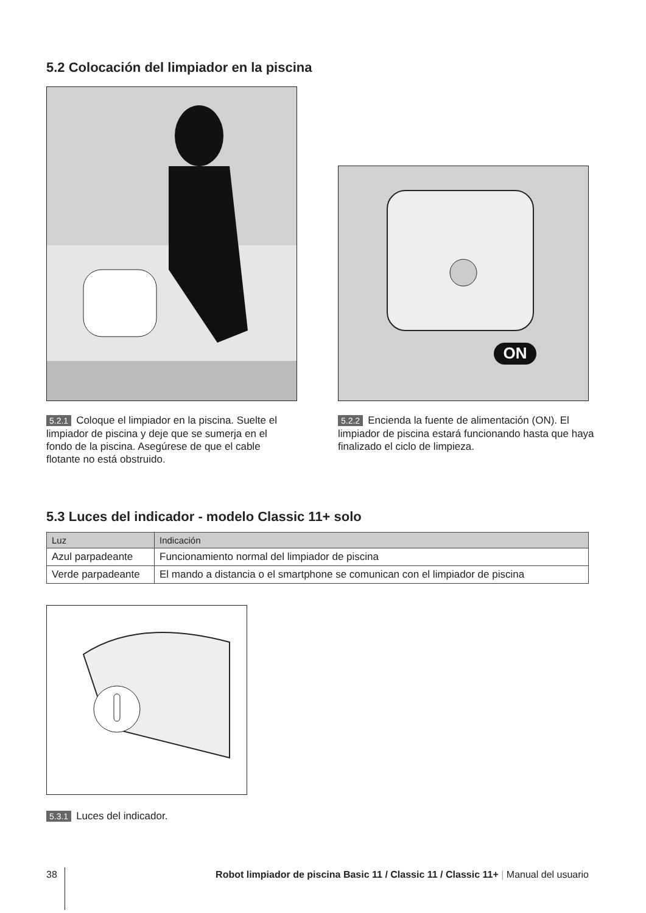5.2 Colocación del limpiador en la piscina
ON
5.2.1 Coloque el limpiador en la piscina. Suelte el limpiador de piscina y deje que se sumerja en el fondo de la piscina. Asegúrese de que el cable flotante no está obstruido.
5.2.2 Encienda la fuente de alimentación (ON). El limpiador de piscina estará funcionando hasta que haya finalizado el ciclo de limpieza.
5.3 Luces del indicador - modelo Classic 11+ solo
| Luz | Indicación |
| --- | --- |
| Azul parpadeante | Funcionamiento normal del limpiador de piscina |
| Verde parpadeante | El mando a distancia o el smartphone se comunican con el limpiador de piscina |
5.3.1 Luces del indicador.
38
Robot limpiador de piscina Basic 11 / Classic 11 / Classic 11+ | Manual del usuario